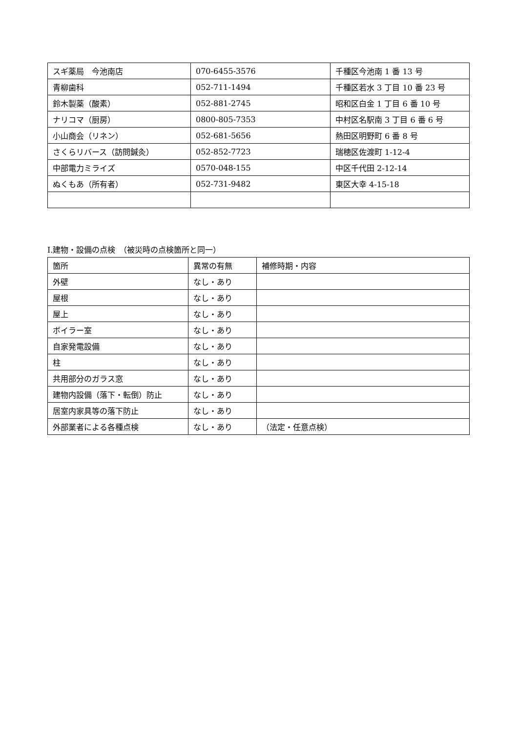| スギ薬局 今池南店 | 070-6455-3576 | 千種区今池南 1 番 13 号 |
| 青柳歯科 | 052-711-1494 | 千種区若水 3 丁目 10 番 23 号 |
| 鈴木製薬（酸素） | 052-881-2745 | 昭和区白金 1 丁目 6 番 10 号 |
| ナリコマ（厨房） | 0800-805-7353 | 中村区名駅南 3 丁目 6 番 6 号 |
| 小山商会（リネン） | 052-681-5656 | 熱田区明野町 6 番 8 号 |
| さくらリバース（訪問鍼灸） | 052-852-7723 | 瑞穂区佐渡町 1-12-4 |
| 中部電力ミライズ | 0570-048-155 | 中区千代田 2-12-14 |
| ぬくもあ（所有者） | 052-731-9482 | 東区大幸 4-15-18 |
I.建物・設備の点検　（被災時の点検箇所と同一）
| 箇所 | 異常の有無 | 補修時期・内容 |
| --- | --- | --- |
| 外壁 | なし・あり | |
| 屋根 | なし・あり | |
| 屋上 | なし・あり | |
| ボイラー室 | なし・あり | |
| 自家発電設備 | なし・あり | |
| 柱 | なし・あり | |
| 共用部分のガラス窓 | なし・あり | |
| 建物内設備（落下・転倒）防止 | なし・あり | |
| 居室内家具等の落下防止 | なし・あり | |
| 外部業者による各種点検 | なし・あり | （法定・任意点検） |